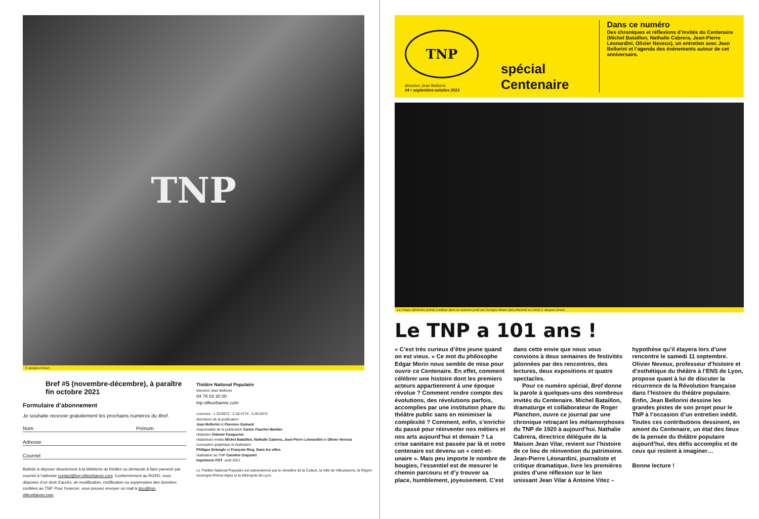TNP
© Jacques Grison
Bref #5 (novembre-décembre), à paraître fin octobre 2021
Formulaire d’abonnement
Je souhaite recevoir gratuitement les prochains numéros du Bref.
Nom Prénom
Adresse
Courriel
Bulletin à déposer directement à la billetterie du théâtre ou demande à faire parvenir par courriel à l’adresse contact@tnp-villeurbanne.com. Conformément au RGPD, vous disposez d’un droit d’accès, de modification, rectification ou suppression des données confiées au TNP. Pour l’exercer, vous pouvez envoyer un mail à dpo@tnp-villeurbanne.com.
Théâtre National Populaire
direction Jean Bellorini
04 78 03 30 00
tnp-villeurbanne.com
Licences : 1-20-5672 ; 2-20-4774 ; 3-20-5674
directeurs de la publication
Jean Bellorini et Florence Guinard
responsable de la publication Carine Faucher-Barbier
rédaction Sidonie Fauquenoi
rédacteurs invités Michel Bataillon, Nathalie Cabrera, Jean-Pierre Léonardini et Olivier Neveux
conception graphique et réalisation
Philippe Delangle et François Rieg, Dans les villes
réalisation au TNP Caroline Coquelet
Imprimerie FOT, août 2021
Le Théâtre National Populaire est subventionné par le ministère de la Culture, la Ville de Villeurbanne, la Région Auvergne-Rhône-Alpes et la Métropole de Lyon.
TNP
direction Jean Bellorini
#4 • septembre-octobre 2021
spécial Centenaire
Dans ce numéro
Des chroniques et réflexions d’invités du Centenaire (Michel Bataillon, Nathalie Cabrera, Jean-Pierre Léonardini, Olivier Neveux), un entretien avec Jean Bellorini et l’agenda des événements autour de cet anniversaire.
La Troupe éphémère (Ethan Lissillour dans un costume porté par Georges Wilson dans Macbeth en 1954) © Jacques Grison
Le TNP a 101 ans !
« C’est très curieux d’être jeune quand on est vieux. » Ce mot du philosophe Edgar Morin nous semble de mise pour ouvrir ce Centenaire. En effet, comment célébrer une histoire dont les premiers acteurs appartiennent à une époque révolue ? Comment rendre compte des évolutions, des révolutions parfois, accomplies par une institution phare du théâtre public sans en minimiser la complexité ? Comment, enfin, s’enrichir du passé pour réinventer nos métiers et nos arts aujourd’hui et demain ? La crise sanitaire est passée par là et notre centenaire est devenu un « cent-et-unaire ». Mais peu importe le nombre de bougies, l’essentiel est de mesurer le chemin parcouru et d’y trouver sa place, humblement, joyeusement. C’est dans cette envie que nous vous convions à deux semaines de festivités jalonnées par des rencontres, des lectures, deux expositions et quatre spectacles.
Pour ce numéro spécial, Bref donne la parole à quelques-uns des nombreux invités du Centenaire. Michel Bataillon, dramaturge et collaborateur de Roger Planchon, ouvre ce journal par une chronique retraçant les métamorphoses du TNP de 1920 à aujourd’hui. Nathalie Cabrera, directrice déléguée de la Maison Jean Vilar, revient sur l’histoire de ce lieu de réinvention du patrimoine. Jean-Pierre Léonardini, journaliste et critique dramatique, livre les premières pistes d’une réflexion sur le lien unissant Jean Vilar à Antoine Vitez – hypothèse qu’il étayera lors d’une rencontre le samedi 11 septembre. Olivier Neveux, professeur d’histoire et d’esthétique du théâtre à l’ENS de Lyon, propose quant à lui de discuter la récurrence de la Révolution française dans l’histoire du théâtre populaire. Enfin, Jean Bellorini dessine les grandes pistes de son projet pour le TNP à l’occasion d’un entretien inédit. Toutes ces contributions dessinent, en amont du Centenaire, un état des lieux de la pensée du théâtre populaire aujourd’hui, des défis accomplis et de ceux qui restent à imaginer…
Bonne lecture !